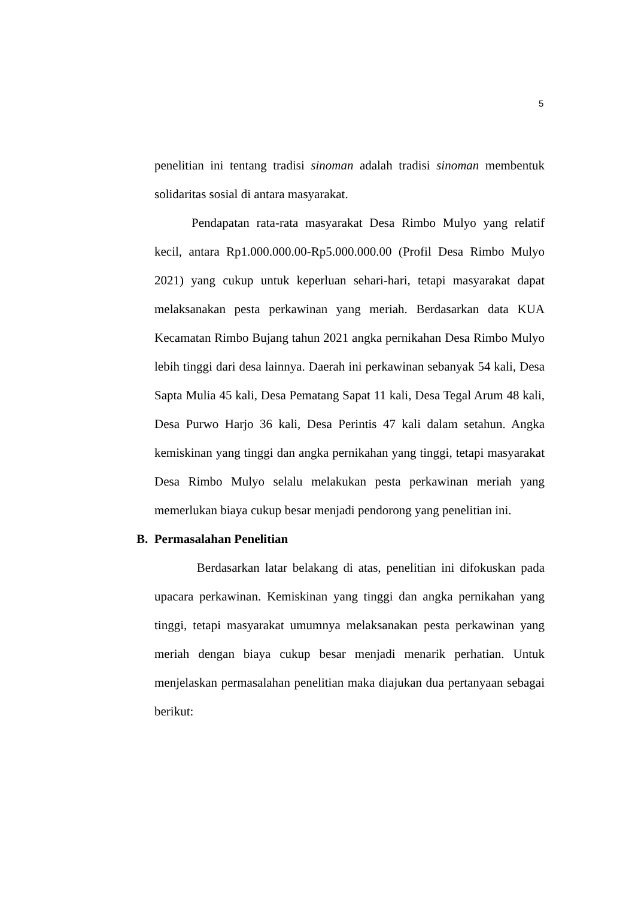5
penelitian ini tentang tradisi sinoman adalah tradisi sinoman membentuk solidaritas sosial di antara masyarakat.
Pendapatan rata-rata masyarakat Desa Rimbo Mulyo yang relatif kecil, antara Rp1.000.000.00-Rp5.000.000.00 (Profil Desa Rimbo Mulyo 2021) yang cukup untuk keperluan sehari-hari, tetapi masyarakat dapat melaksanakan pesta perkawinan yang meriah. Berdasarkan data KUA Kecamatan Rimbo Bujang tahun 2021 angka pernikahan Desa Rimbo Mulyo lebih tinggi dari desa lainnya. Daerah ini perkawinan sebanyak 54 kali, Desa Sapta Mulia 45 kali, Desa Pematang Sapat 11 kali, Desa Tegal Arum 48 kali, Desa Purwo Harjo 36 kali, Desa Perintis 47 kali dalam setahun. Angka kemiskinan yang tinggi dan angka pernikahan yang tinggi, tetapi masyarakat Desa Rimbo Mulyo selalu melakukan pesta perkawinan meriah yang memerlukan biaya cukup besar menjadi pendorong yang penelitian ini.
B. Permasalahan Penelitian
Berdasarkan latar belakang di atas, penelitian ini difokuskan pada upacara perkawinan. Kemiskinan yang tinggi dan angka pernikahan yang tinggi, tetapi masyarakat umumnya melaksanakan pesta perkawinan yang meriah dengan biaya cukup besar menjadi menarik perhatian. Untuk menjelaskan permasalahan penelitian maka diajukan dua pertanyaan sebagai berikut: